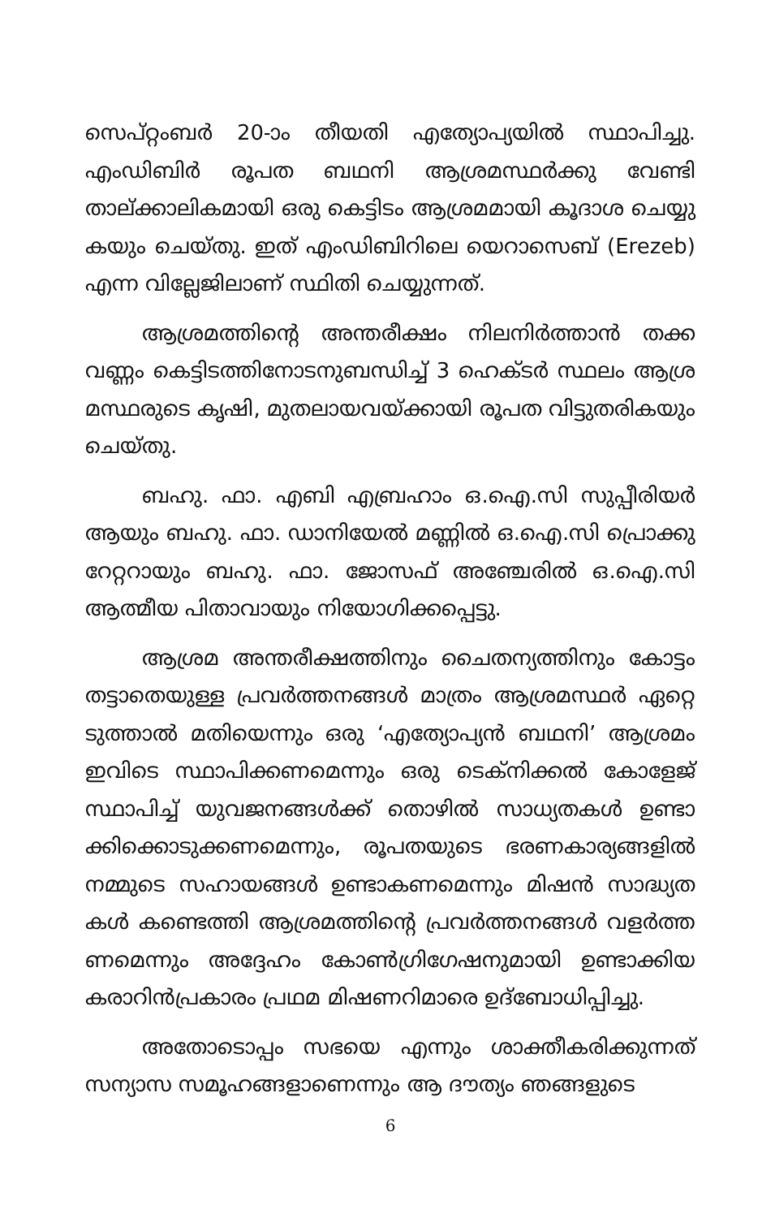സെപ്റ്റംബർ 20-ാം തീയതി എത്യോപ്യയിൽ സ്ഥാപിച്ചു. എംഡിബിർ രൂപത ബഥനി ആശ്രമസ്ഥർക്കു വേണ്ടി താല്ക്കാലികമായി ഒരു കെട്ടിടം ആശ്രമമായി കൂദാശ ചെയ്യു കയും ചെയ്തു. ഇത് എംഡിബിറിലെ യെറാസെബ് (Erezeb) എന്ന വില്ലേജിലാണ് സ്ഥിതി ചെയ്യുന്നത്.
ആശ്രമത്തിന്റെ അന്തരീക്ഷം നിലനിർത്താൻ തക്ക വണ്ണം കെട്ടിടത്തിനോടനുബന്ധിച്ച് 3 ഹെക്ടർ സ്ഥലം ആശ്ര മസ്ഥരുടെ കൃഷി, മുതലായവയ്ക്കായി രൂപത വിട്ടുതരികയും ചെയ്തു.
ബഹു. ഫാ. എബി എബ്രഹാം ഒ.ഐ.സി സുപ്പീരിയർ ആയും ബഹു. ഫാ. ഡാനിയേൽ മണ്ണിൽ ഒ.ഐ.സി പ്രൊക്കു റേറ്ററായും ബഹു. ഫാ. ജോസഫ് അഞ്ചേരിൽ ഒ.ഐ.സി ആത്മീയ പിതാവായും നിയോഗിക്കപ്പെട്ടു.
ആശ്രമ അന്തരീക്ഷത്തിനും ചൈതന്യത്തിനും കോട്ടം തട്ടാതെയുള്ള പ്രവർത്തനങ്ങൾ മാത്രം ആശ്രമസ്ഥർ ഏറ്റെ ടുത്താൽ മതിയെന്നും ഒരു ‘എത്യോപ്യൻ ബഥനി’ ആശ്രമം ഇവിടെ സ്ഥാപിക്കണമെന്നും ഒരു ടെക്നിക്കൽ കോളേജ് സ്ഥാപിച്ച് യുവജനങ്ങൾക്ക് തൊഴിൽ സാധ്യതകൾ ഉണ്ടാ ക്കിക്കൊടുക്കണമെന്നും, രൂപതയുടെ ഭരണകാര്യങ്ങളിൽ നമ്മുടെ സഹായങ്ങൾ ഉണ്ടാകണമെന്നും മിഷൻ സാദ്ധ്യത കൾ കണ്ടെത്തി ആശ്രമത്തിന്റെ പ്രവർത്തനങ്ങൾ വളർത്ത ണമെന്നും അദ്ദേഹം കോൺഗ്രിഗേഷനുമായി ഉണ്ടാക്കിയ കരാറിൻപ്രകാരം പ്രഥമ മിഷണറിമാരെ ഉദ്ബോധിപ്പിച്ചു.
അതോടൊപ്പം സഭയെ എന്നും ശാക്തീകരിക്കുന്നത് സന്യാസ സമൂഹങ്ങളാണെന്നും ആ ദൗത്യം ഞങ്ങളുടെ
6